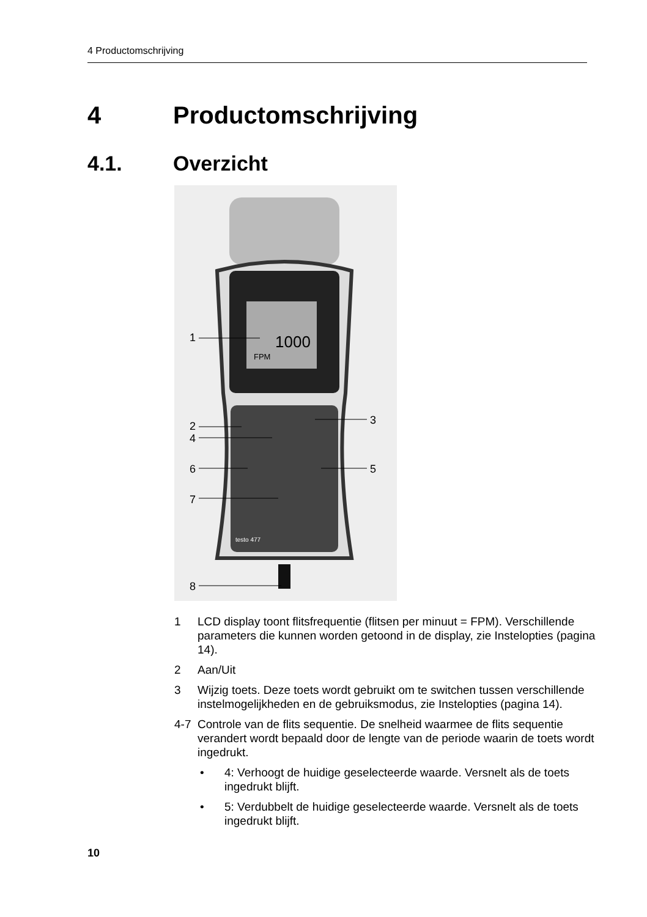4 Productomschrijving
4 Productomschrijving
4.1. Overzicht
1000
FPM
testo 477
1
2
4
3
6
5
7
8
1 LCD display toont flitsfrequentie (flitsen per minuut = FPM). Verschillende parameters die kunnen worden getoond in de display, zie Instelopties (pagina 14).
2 Aan/Uit
3 Wijzig toets. Deze toets wordt gebruikt om te switchen tussen verschillende instelmogelijkheden en de gebruiksmodus, zie Instelopties (pagina 14).
4-7 Controle van de flits sequentie. De snelheid waarmee de flits sequentie verandert wordt bepaald door de lengte van de periode waarin de toets wordt ingedrukt.
• 4: Verhoogt de huidige geselecteerde waarde. Versnelt als de toets ingedrukt blijft.
• 5: Verdubbelt de huidige geselecteerde waarde. Versnelt als de toets ingedrukt blijft.
10